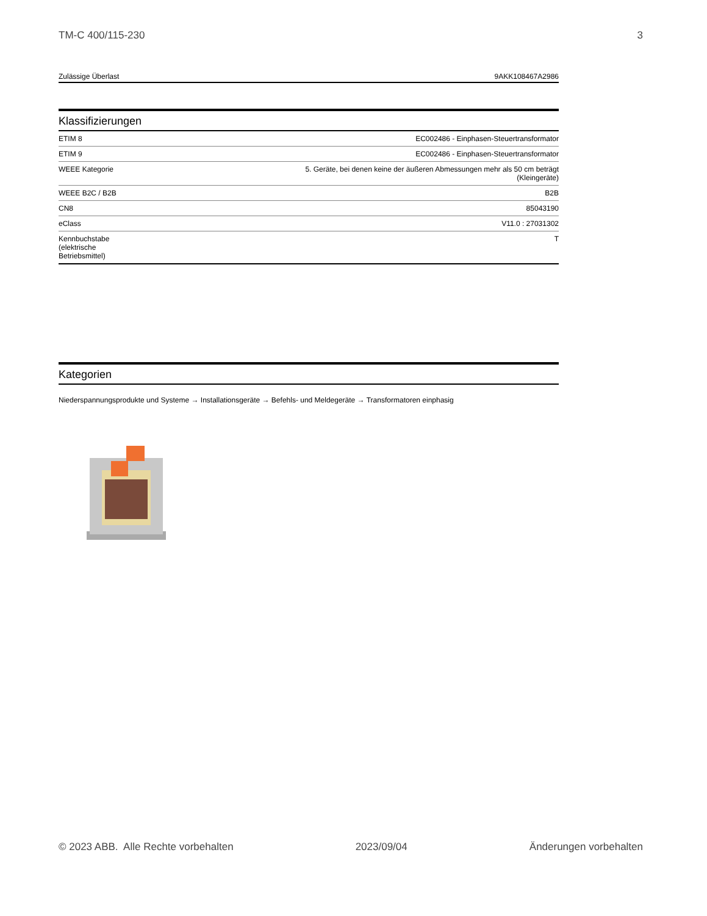TM-C 400/115-230 3
Zulässige Überlast 9AKK108467A2986
Klassifizierungen
| ETIM 8 | EC002486 - Einphasen-Steuertransformator |
| ETIM 9 | EC002486 - Einphasen-Steuertransformator |
| WEEE Kategorie | 5. Geräte, bei denen keine der äußeren Abmessungen mehr als 50 cm beträgt (Kleingeräte) |
| WEEE B2C / B2B | B2B |
| CN8 | 85043190 |
| eClass | V11.0 : 27031302 |
| Kennbuchstabe (elektrische Betriebsmittel) | T |
Kategorien
Niederspannungsprodukte und Systeme → Installationsgeräte → Befehls- und Meldegeräte → Transformatoren einphasig
© 2023 ABB. Alle Rechte vorbehalten 2023/09/04 Änderungen vorbehalten